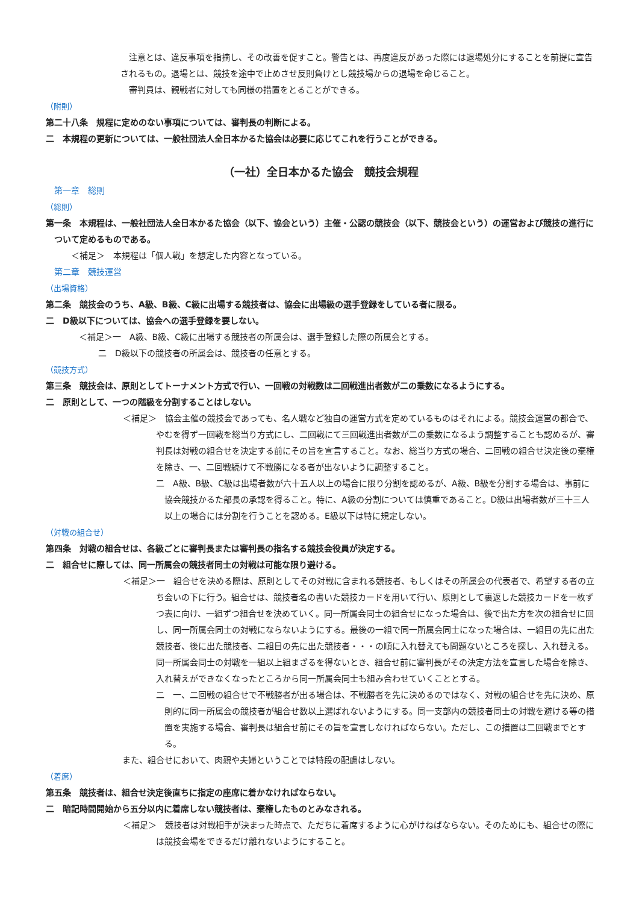注意とは、違反事項を指摘し、その改善を促すこと。警告とは、再度違反があった際には退場処分にすることを前提に宣告されるもの。退場とは、競技を途中で止めさせ反則負けとし競技場からの退場を命じること。
審判員は、観戦者に対しても同様の措置をとることができる。
（附則）
第二十八条　規程に定めのない事項については、審判長の判断による。
二　本規程の更新については、一般社団法人全日本かるた協会は必要に応じてこれを行うことができる。
（一社）全日本かるた協会　競技会規程
第一章　総則
（総則）
第一条　本規程は、一般社団法人全日本かるた協会（以下、協会という）主催・公認の競技会（以下、競技会という）の運営および競技の進行について定めるものである。
＜補足＞　本規程は「個人戦」を想定した内容となっている。
第二章　競技運営
（出場資格）
第二条　競技会のうち、A級、B級、C級に出場する競技者は、協会に出場級の選手登録をしている者に限る。
二　D級以下については、協会への選手登録を要しない。
＜補足＞一　A級、B級、C級に出場する競技者の所属会は、選手登録した際の所属会とする。
二　D級以下の競技者の所属会は、競技者の任意とする。
（競技方式）
第三条　競技会は、原則としてトーナメント方式で行い、一回戦の対戦数は二回戦進出者数が二の乗数になるようにする。
二　原則として、一つの階級を分割することはしない。
＜補足＞　協会主催の競技会であっても、名人戦など独自の運営方式を定めているものはそれによる。競技会運営の都合で、やむを得ず一回戦を総当り方式にし、二回戦にて三回戦進出者数が二の乗数になるよう調整することも認めるが、審判長は対戦の組合せを決定する前にその旨を宣言すること。なお、総当り方式の場合、二回戦の組合せ決定後の棄権を除き、一、二回戦続けて不戦勝になる者が出ないように調整すること。
二　A級、B級、C級は出場者数が六十五人以上の場合に限り分割を認めるが、A級、B級を分割する場合は、事前に協会競技かるた部長の承認を得ること。特に、A級の分割については慎重であること。D級は出場者数が三十三人以上の場合には分割を行うことを認める。E級以下は特に規定しない。
（対戦の組合せ）
第四条　対戦の組合せは、各級ごとに審判長または審判長の指名する競技会役員が決定する。
二　組合せに際しては、同一所属会の競技者同士の対戦は可能な限り避ける。
＜補足＞一　組合せを決める際は、原則としてその対戦に含まれる競技者、もしくはその所属会の代表者で、希望する者の立ち会いの下に行う。組合せは、競技者名の書いた競技カードを用いて行い、原則として裏返した競技カードを一枚ずつ表に向け、一組ずつ組合せを決めていく。同一所属会同士の組合せになった場合は、後で出た方を次の組合せに回し、同一所属会同士の対戦にならないようにする。最後の一組で同一所属会同士になった場合は、一組目の先に出た競技者、後に出た競技者、二組目の先に出た競技者・・・の順に入れ替えても問題ないところを探し、入れ替える。同一所属会同士の対戦を一組以上組まざるを得ないとき、組合せ前に審判長がその決定方法を宣言した場合を除き、入れ替えができなくなったところから同一所属会同士も組み合わせていくこととする。
二　一、二回戦の組合せで不戦勝者が出る場合は、不戦勝者を先に決めるのではなく、対戦の組合せを先に決め、原則的に同一所属会の競技者が組合せ数以上選ばれないようにする。同一支部内の競技者同士の対戦を避ける等の措置を実施する場合、審判長は組合せ前にその旨を宣言しなければならない。ただし、この措置は二回戦までとする。
また、組合せにおいて、肉親や夫婦ということでは特段の配慮はしない。
（着席）
第五条　競技者は、組合せ決定後直ちに指定の座席に着かなければならない。
二　暗記時間開始から五分以内に着席しない競技者は、棄権したものとみなされる。
＜補足＞　競技者は対戦相手が決まった時点で、ただちに着席するように心がけねばならない。そのためにも、組合せの際には競技会場をできるだけ離れないようにすること。